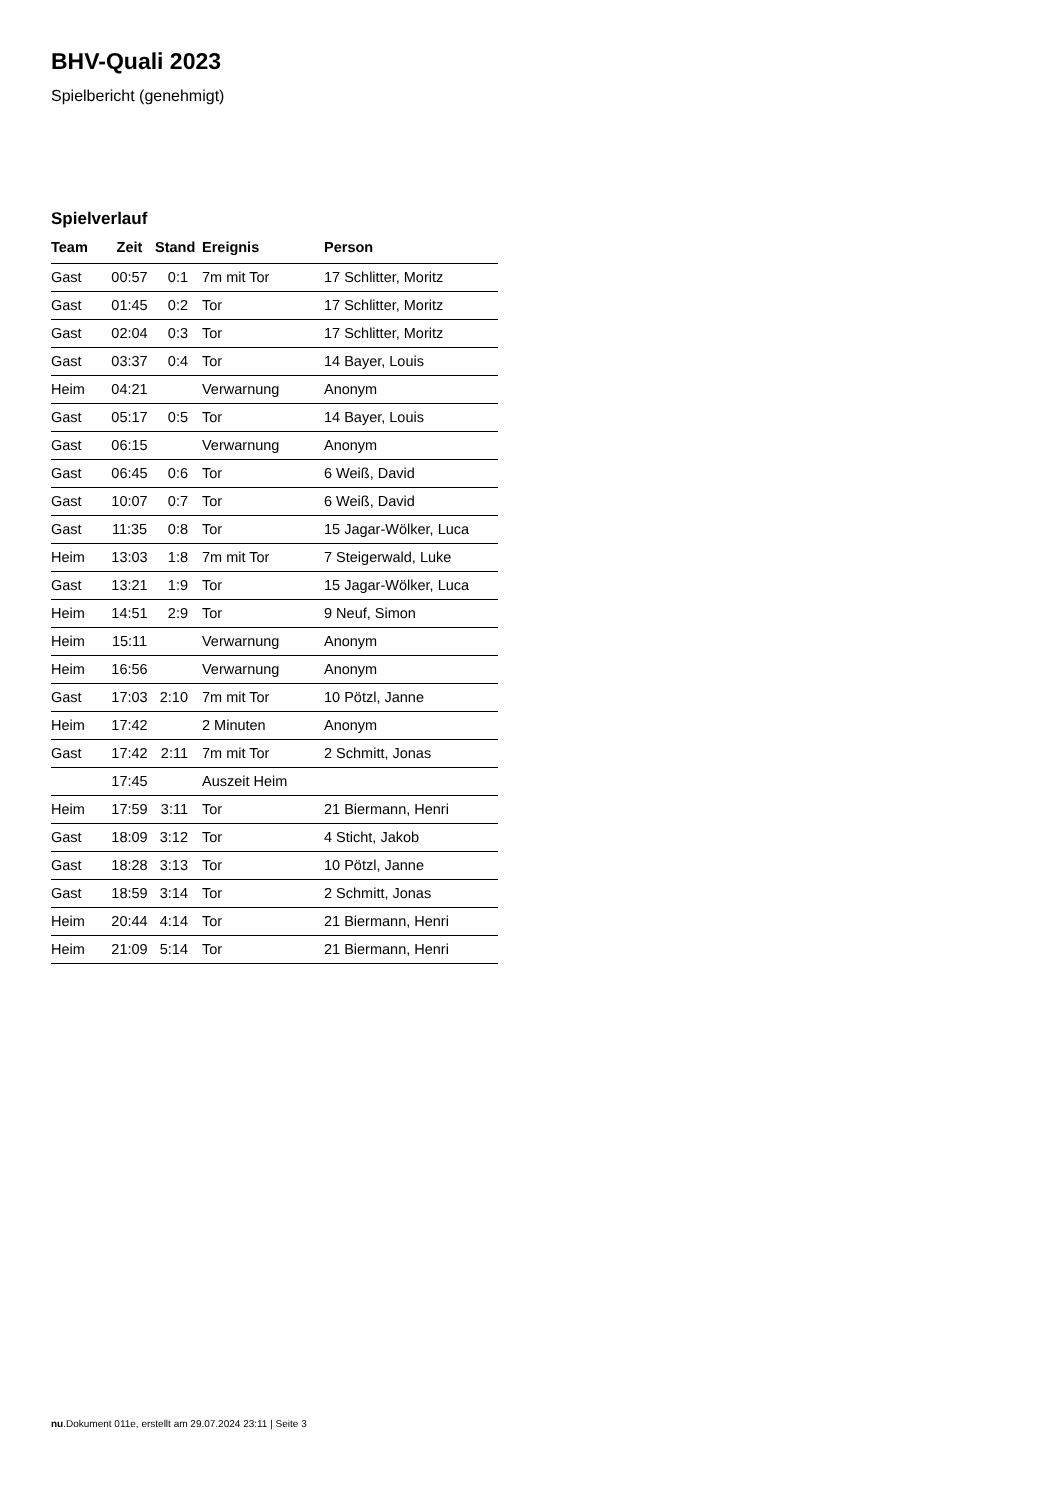BHV-Quali 2023
Spielbericht (genehmigt)
Spielverlauf
| Team | Zeit | Stand | Ereignis | Person |
| --- | --- | --- | --- | --- |
| Gast | 00:57 | 0:1 | 7m mit Tor | 17 Schlitter, Moritz |
| Gast | 01:45 | 0:2 | Tor | 17 Schlitter, Moritz |
| Gast | 02:04 | 0:3 | Tor | 17 Schlitter, Moritz |
| Gast | 03:37 | 0:4 | Tor | 14 Bayer, Louis |
| Heim | 04:21 | | Verwarnung | Anonym |
| Gast | 05:17 | 0:5 | Tor | 14 Bayer, Louis |
| Gast | 06:15 | | Verwarnung | Anonym |
| Gast | 06:45 | 0:6 | Tor | 6 Weiß, David |
| Gast | 10:07 | 0:7 | Tor | 6 Weiß, David |
| Gast | 11:35 | 0:8 | Tor | 15 Jagar-Wölker, Luca |
| Heim | 13:03 | 1:8 | 7m mit Tor | 7 Steigerwald, Luke |
| Gast | 13:21 | 1:9 | Tor | 15 Jagar-Wölker, Luca |
| Heim | 14:51 | 2:9 | Tor | 9 Neuf, Simon |
| Heim | 15:11 | | Verwarnung | Anonym |
| Heim | 16:56 | | Verwarnung | Anonym |
| Gast | 17:03 | 2:10 | 7m mit Tor | 10 Pötzl, Janne |
| Heim | 17:42 | | 2 Minuten | Anonym |
| Gast | 17:42 | 2:11 | 7m mit Tor | 2 Schmitt, Jonas |
| | 17:45 | | Auszeit Heim | |
| Heim | 17:59 | 3:11 | Tor | 21 Biermann, Henri |
| Gast | 18:09 | 3:12 | Tor | 4 Sticht, Jakob |
| Gast | 18:28 | 3:13 | Tor | 10 Pötzl, Janne |
| Gast | 18:59 | 3:14 | Tor | 2 Schmitt, Jonas |
| Heim | 20:44 | 4:14 | Tor | 21 Biermann, Henri |
| Heim | 21:09 | 5:14 | Tor | 21 Biermann, Henri |
nu.Dokument 011e, erstellt am 29.07.2024 23:11 | Seite 3